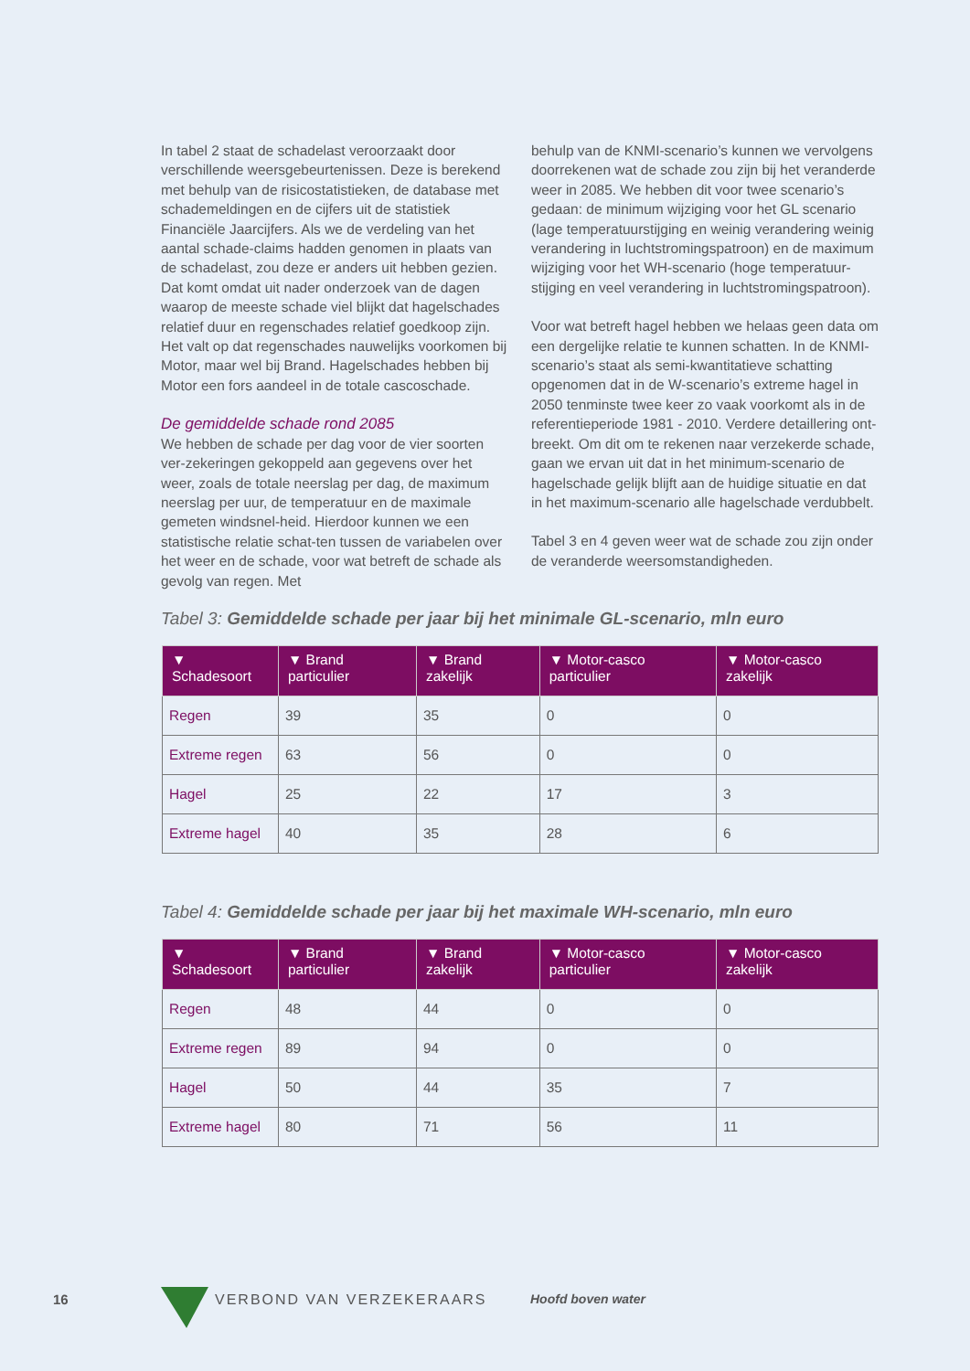In tabel 2 staat de schadelast veroorzaakt door verschillende weersgebeurtenissen. Deze is berekend met behulp van de risicostatistieken, de database met schademeldingen en de cijfers uit de statistiek Financiële Jaarcijfers. Als we de verdeling van het aantal schade-claims hadden genomen in plaats van de schadelast, zou deze er anders uit hebben gezien. Dat komt omdat uit nader onderzoek van de dagen waarop de meeste schade viel blijkt dat hagelschades relatief duur en regenschades relatief goedkoop zijn. Het valt op dat regenschades nauwelijks voorkomen bij Motor, maar wel bij Brand. Hagelschades hebben bij Motor een fors aandeel in de totale cascoschade.
De gemiddelde schade rond 2085
We hebben de schade per dag voor de vier soorten ver-zekeringen gekoppeld aan gegevens over het weer, zoals de totale neerslag per dag, de maximum neerslag per uur, de temperatuur en de maximale gemeten windsnel-heid. Hierdoor kunnen we een statistische relatie schat-ten tussen de variabelen over het weer en de schade, voor wat betreft de schade als gevolg van regen. Met
behulp van de KNMI-scenario’s kunnen we vervolgens doorrekenen wat de schade zou zijn bij het veranderde weer in 2085. We hebben dit voor twee scenario’s gedaan: de minimum wijziging voor het GL scenario (lage temperatuurstijging en weinig verandering weinig verandering in luchtstromingspatroon) en de maximum wijziging voor het WH-scenario (hoge temperatuur-stijging en veel verandering in luchtstromingspatroon).
Voor wat betreft hagel hebben we helaas geen data om een dergelijke relatie te kunnen schatten. In de KNMI-scenario’s staat als semi-kwantitatieve schatting opgenomen dat in de W-scenario’s extreme hagel in 2050 tenminste twee keer zo vaak voorkomt als in de referentieperiode 1981 - 2010. Verdere detaillering ont-breekt. Om dit om te rekenen naar verzekerde schade, gaan we ervan uit dat in het minimum-scenario de hagelschade gelijk blijft aan de huidige situatie en dat in het maximum-scenario alle hagelschade verdubbelt.
Tabel 3 en 4 geven weer wat de schade zou zijn onder de veranderde weersomstandigheden.
Tabel 3: Gemiddelde schade per jaar bij het minimale GL-scenario, mln euro
| ▼ Schadesoort | ▼ Brand particulier | ▼ Brand zakelijk | ▼ Motor-casco particulier | ▼ Motor-casco zakelijk |
| --- | --- | --- | --- | --- |
| Regen | 39 | 35 | 0 | 0 |
| Extreme regen | 63 | 56 | 0 | 0 |
| Hagel | 25 | 22 | 17 | 3 |
| Extreme hagel | 40 | 35 | 28 | 6 |
Tabel 4: Gemiddelde schade per jaar bij het maximale WH-scenario, mln euro
| ▼ Schadesoort | ▼ Brand particulier | ▼ Brand zakelijk | ▼ Motor-casco particulier | ▼ Motor-casco zakelijk |
| --- | --- | --- | --- | --- |
| Regen | 48 | 44 | 0 | 0 |
| Extreme regen | 89 | 94 | 0 | 0 |
| Hagel | 50 | 44 | 35 | 7 |
| Extreme hagel | 80 | 71 | 56 | 11 |
16 VERBOND VAN VERZEKERAARS Hoofd boven water